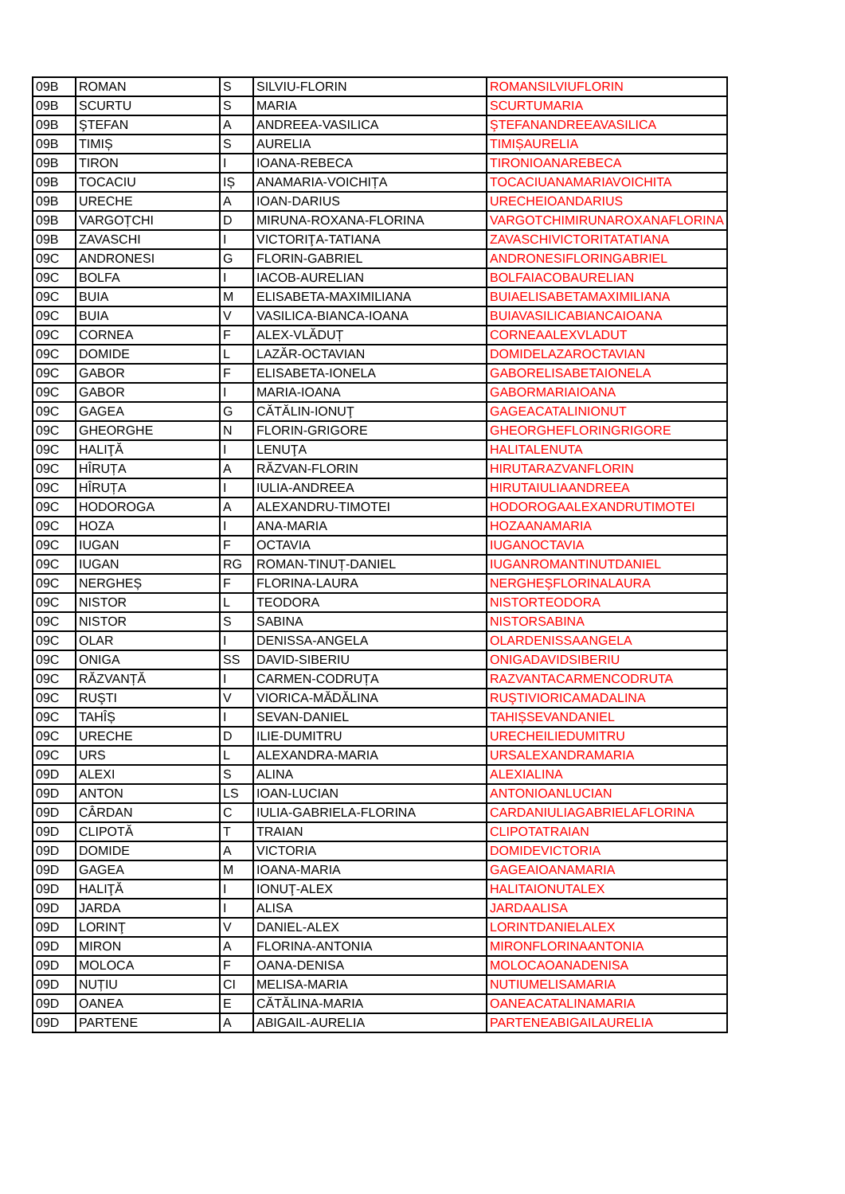| 09B | ROMAN | S | SILVIU-FLORIN | ROMANSILVIUFLORIN |
| 09B | SCURTU | S | MARIA | SCURTUMARIA |
| 09B | ŞTEFAN | A | ANDREEA-VASILICA | ŞTEFANANDREEAVASILICA |
| 09B | TIMIȘ | S | AURELIA | TIMIȘAURELIA |
| 09B | TIRON | I | IOANA-REBECA | TIRONIOANAREBECA |
| 09B | TOCACIU | IȘ | ANAMARIA-VOICHIȚA | TOCACIUANAMARIAVOICHITA |
| 09B | URECHE | A | IOAN-DARIUS | URECHEIOANDARIUS |
| 09B | VARGOȚCHI | D | MIRUNA-ROXANA-FLORINA | VARGOTCHIMIRUNAROXANAFLORINA |
| 09B | ZAVASCHI | I | VICTORIŢA-TATIANA | ZAVASCHIVICTORITATATIANA |
| 09C | ANDRONESI | G | FLORIN-GABRIEL | ANDRONESIFLORINGABRIEL |
| 09C | BOLFA | I | IACOB-AURELIAN | BOLFAIACOBAURELIAN |
| 09C | BUIA | M | ELISABETA-MAXIMILIANA | BUIAELISABETAMAXIMILIANA |
| 09C | BUIA | V | VASILICA-BIANCA-IOANA | BUIAVASILICABIANCAIOANA |
| 09C | CORNEA | F | ALEX-VLĂDUȚ | CORNEAALEXVLADUT |
| 09C | DOMIDE | L | LAZĂR-OCTAVIAN | DOMIDELAZAROCTAVIAN |
| 09C | GABOR | F | ELISABETA-IONELA | GABORELISABETAIONELA |
| 09C | GABOR | I | MARIA-IOANA | GABORMARIAIOANA |
| 09C | GAGEA | G | CĂTĂLIN-IONUŢ | GAGEACATALINIONUT |
| 09C | GHEORGHE | N | FLORIN-GRIGORE | GHEORGHEFLORINGRIGORE |
| 09C | HALIŢĂ | I | LENUŢA | HALITALENUTA |
| 09C | HÎRUȚA | A | RĂZVAN-FLORIN | HIRUTARAZVANFLORIN |
| 09C | HÎRUȚA | I | IULIA-ANDREEA | HIRUTAIULIAANDREEA |
| 09C | HODOROGA | A | ALEXANDRU-TIMOTEI | HODOROGAALEXANDRUTIMOTEI |
| 09C | HOZA | I | ANA-MARIA | HOZAANAMARIA |
| 09C | IUGAN | F | OCTAVIA | IUGANOCTAVIA |
| 09C | IUGAN | RG | ROMAN-TINUȚ-DANIEL | IUGANROMANTINUTDANIEL |
| 09C | NERGHEȘ | F | FLORINA-LAURA | NERGHEŞFLORINALAURA |
| 09C | NISTOR | L | TEODORA | NISTORTEODORA |
| 09C | NISTOR | S | SABINA | NISTORSABINA |
| 09C | OLAR | I | DENISSA-ANGELA | OLARDENISSAANGELA |
| 09C | ONIGA | SS | DAVID-SIBERIU | ONIGADAVIDSIBERIU |
| 09C | RĂZVANȚĂ | I | CARMEN-CODRUȚA | RAZVANTACARMENCODRUTA |
| 09C | RUŞTI | V | VIORICA-MĂDĂLINA | RUŞTIVIORICAMADALINA |
| 09C | TAHÎȘ | I | SEVAN-DANIEL | TAHIȘSEVANDANIEL |
| 09C | URECHE | D | ILIE-DUMITRU | URECHEILIEDUMITRU |
| 09C | URS | L | ALEXANDRA-MARIA | URSALEXANDRAMARIA |
| 09D | ALEXI | S | ALINA | ALEXIALINA |
| 09D | ANTON | LS | IOAN-LUCIAN | ANTONIOANLUCIAN |
| 09D | CÂRDAN | C | IULIA-GABRIELA-FLORINA | CARDANIULIAGABRIELAFLORINA |
| 09D | CLIPOTĂ | T | TRAIAN | CLIPOTATRAIAN |
| 09D | DOMIDE | A | VICTORIA | DOMIDEVICTORIA |
| 09D | GAGEA | M | IOANA-MARIA | GAGEAIOANAMARIA |
| 09D | HALIŢĂ | I | IONUŢ-ALEX | HALITAIONUTALEX |
| 09D | JARDA | I | ALISA | JARDAALISA |
| 09D | LORINŢ | V | DANIEL-ALEX | LORINTDANIELALEX |
| 09D | MIRON | A | FLORINA-ANTONIA | MIRONFLORINAANTONIA |
| 09D | MOLOCA | F | OANA-DENISA | MOLOCAOANADENISA |
| 09D | NUȚIU | CI | MELISA-MARIA | NUTIUMELISAMARIA |
| 09D | OANEA | E | CĂTĂLINA-MARIA | OANEACATALINAMARIA |
| 09D | PARTENE | A | ABIGAIL-AURELIA | PARTENEABIGAILAURELIA |